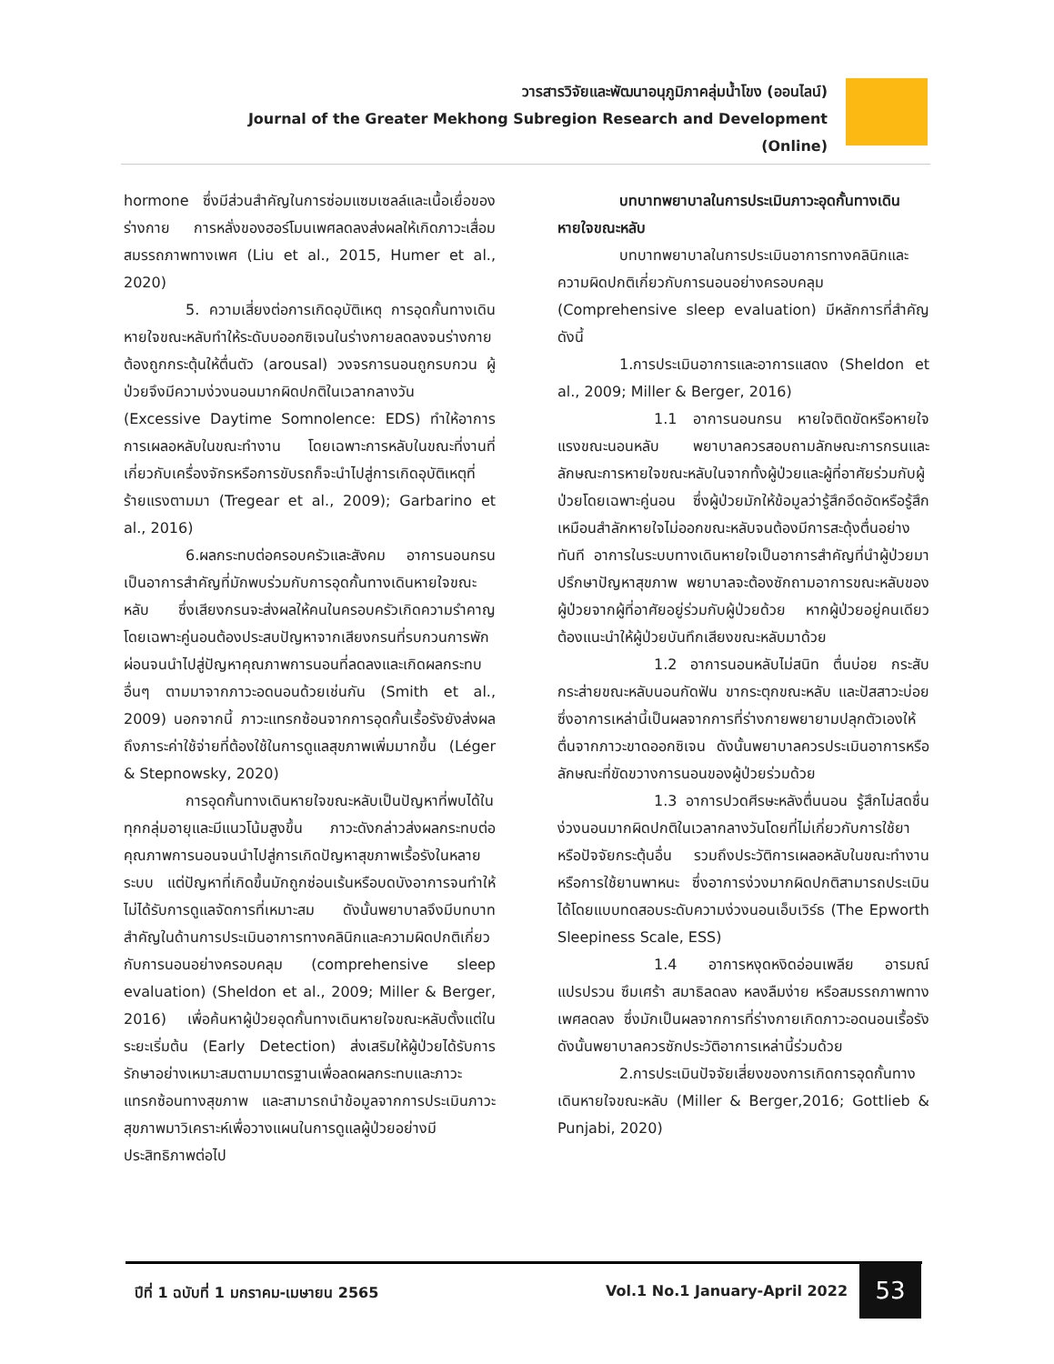วารสารวิจัยและพัฒนาอนุภูมิภาคลุ่มน้ำโขง (ออนไลน์)
Journal of the Greater Mekhong Subregion Research and Development (Online)
hormone ซึ่งมีส่วนสำคัญในการซ่อมแซมเซลล์และเนื้อเยื่อของร่างกาย การหลั่งของฮอร์โมนเพศลดลงส่งผลให้เกิดภาวะเสื่อมสมรรถภาพทางเพศ (Liu et al., 2015, Humer et al., 2020)
5. ความเสี่ยงต่อการเกิดอุบัติเหตุ การอุดกั้นทางเดินหายใจขณะหลับทำให้ระดับบออกซิเจนในร่างกายลดลงจนร่างกายต้องถูกกระตุ้นให้ตื่นตัว (arousal) วงจรการนอนถูกรบกวน ผู้ป่วยจึงมีความง่วงนอนมากผิดปกติในเวลากลางวัน (Excessive Daytime Somnolence: EDS) ทำให้อาการการเผลอหลับในขณะทำงาน โดยเฉพาะการหลับในขณะที่งานที่เกี่ยวกับเครื่องจักรหรือการขับรถก็จะนำไปสู่การเกิดอุบัติเหตุที่ร้ายแรงตามมา (Tregear et al., 2009); Garbarino et al., 2016)
6.ผลกระทบต่อครอบครัวและสังคม อาการนอนกรนเป็นอาการสำคัญที่มักพบร่วมกับการอุดกั้นทางเดินหายใจขณะหลับ ซึ่งเสียงกรนจะส่งผลให้คนในครอบครัวเกิดความรำคาญ โดยเฉพาะคู่นอนต้องประสบปัญหาจากเสียงกรนที่รบกวนการพักผ่อนจนนำไปสู่ปัญหาคุณภาพการนอนที่ลดลงและเกิดผลกระทบอื่นๆ ตามมาจากภาวะอดนอนด้วยเช่นกัน (Smith et al., 2009) นอกจากนี้ ภาวะแทรกซ้อนจากการอุดกั้นเรื้อรังยังส่งผลถึงภาระค่าใช้จ่ายที่ต้องใช้ในการดูแลสุขภาพเพิ่มมากขึ้น (Léger & Stepnowsky, 2020)
การอุดกั้นทางเดินหายใจขณะหลับเป็นปัญหาที่พบได้ในทุกกลุ่มอายุและมีแนวโน้มสูงขึ้น ภาวะดังกล่าวส่งผลกระทบต่อคุณภาพการนอนจนนำไปสู่การเกิดปัญหาสุขภาพเรื้อรังในหลายระบบ แต่ปัญหาที่เกิดขึ้นมักถูกซ่อนเร้นหรือบดบังอาการจนทำให้ไม่ได้รับการดูแลจัดการที่เหมาะสม ดังนั้นพยาบาลจึงมีบทบาทสำคัญในด้านการประเมินอาการทางคลินิกและความผิดปกติเกี่ยวกับการนอนอย่างครอบคลุม (comprehensive sleep evaluation) (Sheldon et al., 2009; Miller & Berger, 2016) เพื่อค้นหาผู้ป่วยอุดกั้นทางเดินหายใจขณะหลับตั้งแต่ในระยะเริ่มต้น (Early Detection) ส่งเสริมให้ผู้ป่วยได้รับการรักษาอย่างเหมาะสมตามมาตรฐานเพื่อลดผลกระทบและภาวะแทรกซ้อนทางสุขภาพ และสามารถนำข้อมูลจากการประเมินภาวะสุขภาพมาวิเคราะห์เพื่อวางแผนในการดูแลผู้ป่วยอย่างมีประสิทธิภาพต่อไป
บทบาทพยาบาลในการประเมินภาวะอุดกั้นทางเดินหายใจขณะหลับ
บทบาทพยาบาลในการประเมินอาการทางคลินิกและความผิดปกติเกี่ยวกับการนอนอย่างครอบคลุม (Comprehensive sleep evaluation) มีหลักการที่สำคัญดังนี้
1.การประเมินอาการและอาการแสดง (Sheldon et al., 2009; Miller & Berger, 2016)
1.1 อาการนอนกรน หายใจติดขัดหรือหายใจแรงขณะนอนหลับ พยาบาลควรสอบถามลักษณะการกรนและลักษณะการหายใจขณะหลับในจากทั้งผู้ป่วยและผู้ที่อาศัยร่วมกับผู้ป่วยโดยเฉพาะคู่นอน ซึ่งผู้ป่วยมักให้ข้อมูลว่ารู้สึกอึดอัดหรือรู้สึกเหมือนสำลักหายใจไม่ออกขณะหลับจนต้องมีการสะดุ้งตื่นอย่างทันที อาการในระบบทางเดินหายใจเป็นอาการสำคัญที่นำผู้ป่วยมาปรึกษาปัญหาสุขภาพ พยาบาลจะต้องซักถามอาการขณะหลับของผู้ป่วยจากผู้ที่อาศัยอยู่ร่วมกับผู้ป่วยด้วย หากผู้ป่วยอยู่คนเดียวต้องแนะนำให้ผู้ป่วยบันทึกเสียงขณะหลับมาด้วย
1.2 อาการนอนหลับไม่สนิท ตื่นบ่อย กระสับกระส่ายขณะหลับนอนกัดฟัน ขากระตุกขณะหลับ และปัสสาวะบ่อย ซึ่งอาการเหล่านี้เป็นผลจากการที่ร่างกายพยายามปลุกตัวเองให้ตื่นจากภาวะขาดออกซิเจน ดังนั้นพยาบาลควรประเมินอาการหรือลักษณะที่ขัดขวางการนอนของผู้ป่วยร่วมด้วย
1.3 อาการปวดศีรษะหลังตื่นนอน รู้สึกไม่สดชื่น ง่วงนอนมากผิดปกติในเวลากลางวันโดยที่ไม่เกี่ยวกับการใช้ยาหรือปัจจัยกระตุ้นอื่น รวมถึงประวัติการเผลอหลับในขณะทำงานหรือการใช้ยานพาหนะ ซึ่งอาการง่วงมากผิดปกติสามารถประเมินได้โดยแบบทดสอบระดับความง่วงนอนเอ็บเวิร์ธ (The Epworth Sleepiness Scale, ESS)
1.4 อาการหงุดหงิดอ่อนเพลีย อารมณ์แปรปรวน ซึมเศร้า สมาธิลดลง หลงลืมง่าย หรือสมรรถภาพทางเพศลดลง ซึ่งมักเป็นผลจากการที่ร่างกายเกิดภาวะอดนอนเรื้อรังดังนั้นพยาบาลควรซักประวัติอาการเหล่านี้ร่วมด้วย
2.การประเมินปัจจัยเสี่ยงของการเกิดการอุดกั้นทางเดินหายใจขณะหลับ (Miller & Berger,2016; Gottlieb & Punjabi, 2020)
ปีที่ 1 ฉบับที่ 1 มกราคม-เมษายน 2565
Vol.1 No.1 January-April 2022
53